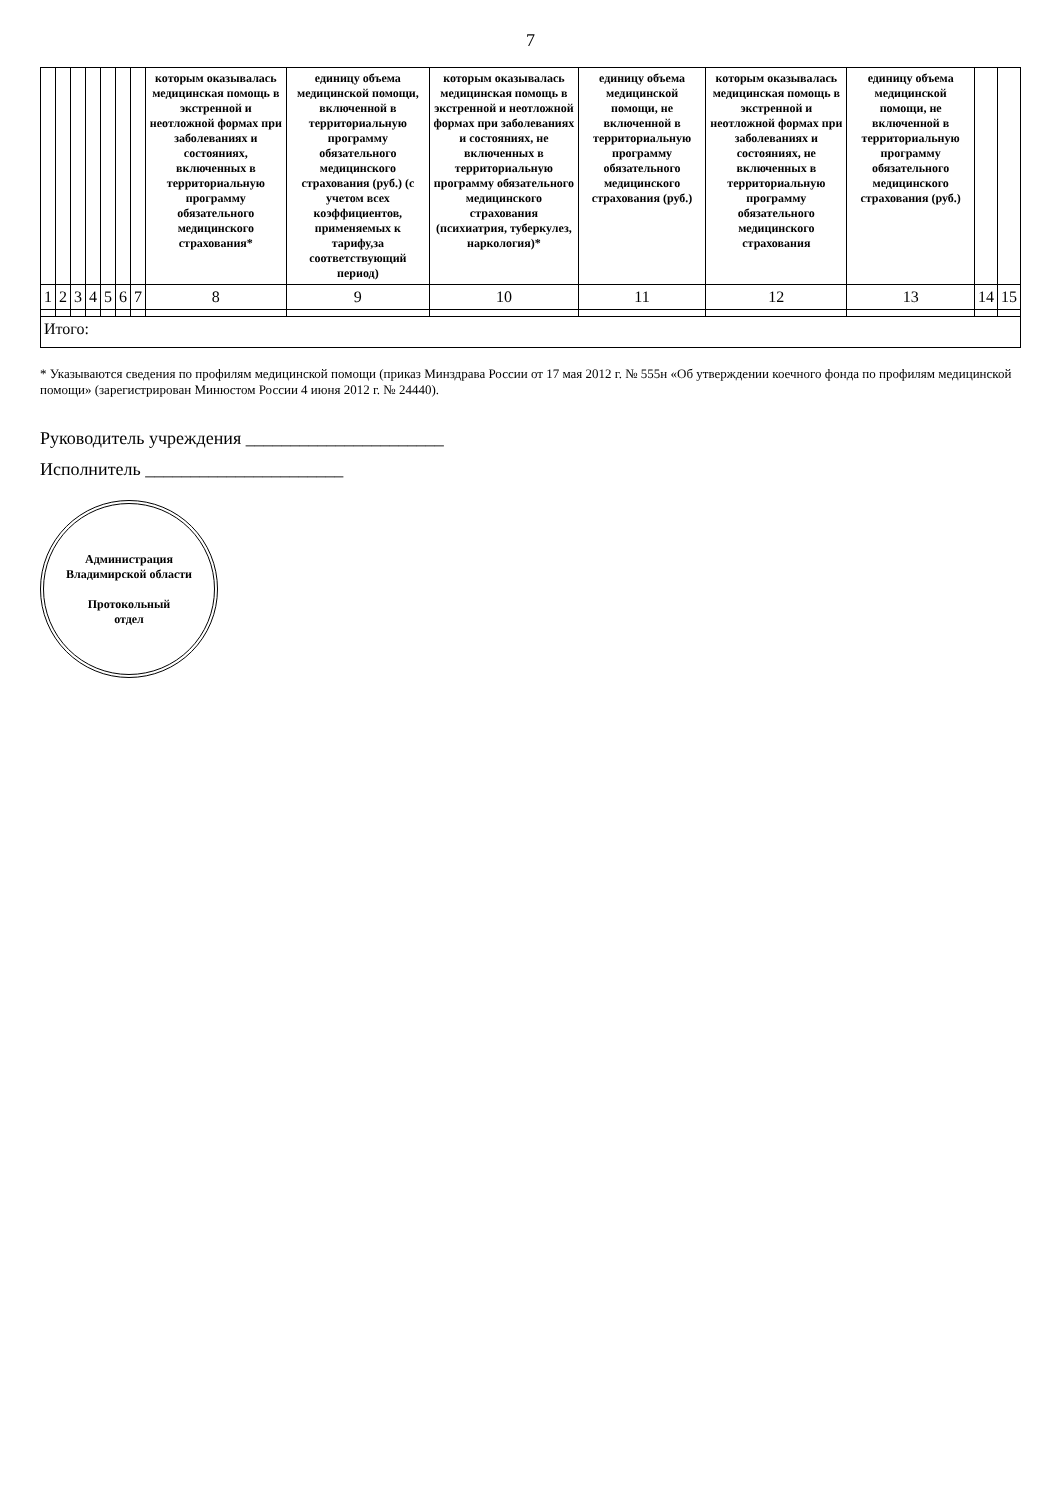7
| | | | | | | | которым оказывалась медицинская помощь в экстренной и неотложной формах при заболеваниях и состояниях, включенных в территориальную программу обязательного медицинского страхования* | единицу объема медицинской помощи, включенной в территориальную программу обязательного медицинского страхования (руб.) (с учетом всех коэффициентов, применяемых к тарифу,за соответствующий период) | которым оказывалась медицинская помощь в экстренной и неотложной формах при заболеваниях и состояниях, не включенных в территориальную программу обязательного медицинского страхования (психиатрия, туберкулез, наркология)* | единицу объема медицинской помощи, не включенной в территориальную программу обязательного медицинского страхования (руб.) | которым оказывалась медицинская помощь в экстренной и неотложной формах при заболеваниях и состояниях, не включенных в территориальную программу обязательного медицинского страхования | единицу объема медицинской помощи, не включенной в территориальную программу обязательного медицинского страхования (руб.) | | |
| 1 | 2 | 3 | 4 | 5 | 6 | 7 | 8 | 9 | 10 | 11 | 12 | 13 | 14 | 15 |
| Итого: | | | | | | | | | | | | | | |
* Указываются сведения по профилям медицинской помощи (приказ Минздрава России от 17 мая 2012 г. № 555н «Об утверждении коечного фонда по профилям медицинской помощи» (зарегистрирован Минюстом России 4 июня 2012 г. № 24440).
Руководитель учреждения ______________________
Исполнитель ______________________
Администрация Владимирской области
Протокольный
отдел